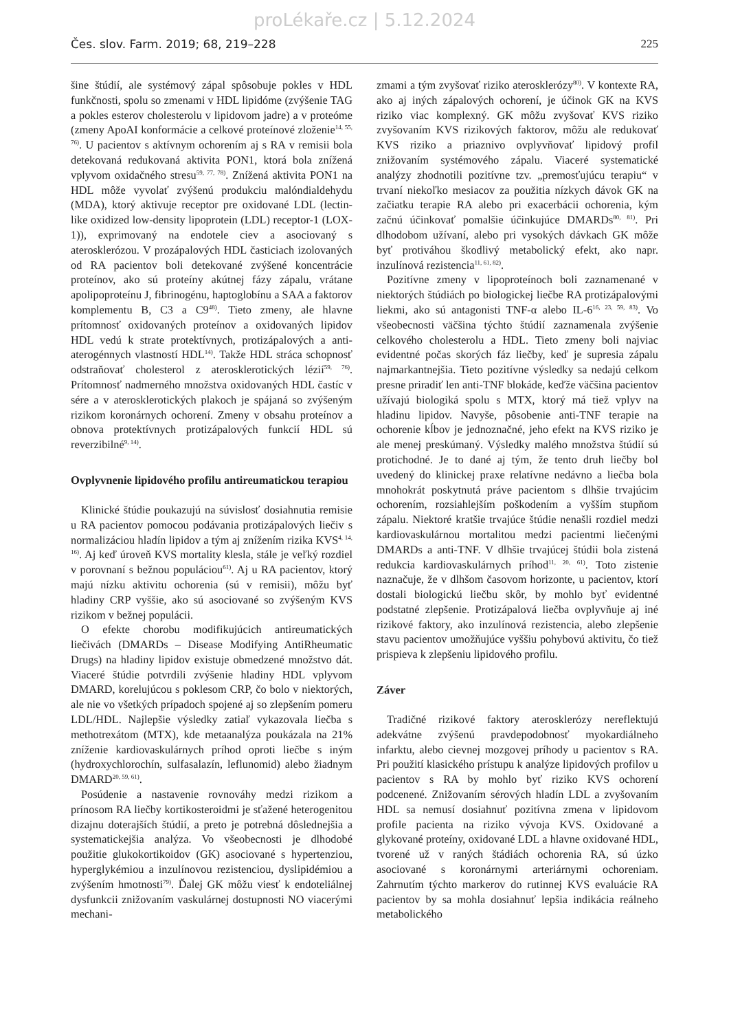proLékaře.cz | 5.12.2024
Čes. slov. Farm. 2019; 68, 219–228 225
šine štúdií, ale systémový zápal spôsobuje pokles v HDL funkčnosti, spolu so zmenami v HDL lipidóme (zvýšenie TAG a pokles esterov cholesterolu v lipidovom jadre) a v proteóme (zmeny ApoAI konformácie a celkové proteínové zloženie<sup>14, 55, 76)</sup>. U pacientov s aktívnym ochorením aj s RA v remisii bola detekovaná redukovaná aktivita PON1, ktorá bola znížená vplyvom oxidačného stresu<sup>59, 77, 78)</sup>. Znížená aktivita PON1 na HDL môže vyvolať zvýšenú produkciu malóndialdehydu (MDA), ktorý aktivuje receptor pre oxidované LDL (lectin-like oxidized low-density lipoprotein (LDL) receptor-1 (LOX-1)), exprimovaný na endotele ciev a asociovaný s aterosklerózou. V prozápalových HDL časticiach izolovaných od RA pacientov boli detekované zvýšené koncentrácie proteínov, ako sú proteíny akútnej fázy zápalu, vrátane apolipoproteínu J, fibrinogénu, haptoglobínu a SAA a faktorov komplementu B, C3 a C9<sup>48)</sup>. Tieto zmeny, ale hlavne prítomnosť oxidovaných proteínov a oxidovaných lipidov HDL vedú k strate protektívnych, protizápalových a anti-aterogénnych vlastností HDL<sup>14)</sup>. Takže HDL stráca schopnosť odstraňovať cholesterol z aterosklerotických lézií<sup>59, 76)</sup>. Prítomnosť nadmerného množstva oxidovaných HDL častíc v sére a v aterosklerotických plakoch je spájaná so zvýšeným rizikom koronárnych ochorení. Zmeny v obsahu proteínov a obnova protektívnych protizápalových funkcií HDL sú reverzibilné<sup>9, 14)</sup>.
Ovplyvnenie lipidového profilu antireumatickou terapiou
Klinické štúdie poukazujú na súvislosť dosiahnutia remisie u RA pacientov pomocou podávania protizápalových liečiv s normalizáciou hladín lipidov a tým aj znížením rizika KVS<sup>4, 14, 16)</sup>. Aj keď úroveň KVS mortality klesla, stále je veľký rozdiel v porovnaní s bežnou populáciou<sup>61)</sup>. Aj u RA pacientov, ktorý majú nízku aktivitu ochorenia (sú v remisii), môžu byť hladiny CRP vyššie, ako sú asociované so zvýšeným KVS rizikom v bežnej populácii.
O efekte chorobu modifikujúcich antireumatických liečivách (DMARDs – Disease Modifying AntiRheumatic Drugs) na hladiny lipidov existuje obmedzené množstvo dát. Viaceré štúdie potvrdili zvýšenie hladiny HDL vplyvom DMARD, korelujúcou s poklesom CRP, čo bolo v niektorých, ale nie vo všetkých prípadoch spojené aj so zlepšením pomeru LDL/HDL. Najlepšie výsledky zatiaľ vykazovala liečba s methotrexátom (MTX), kde metaanalýza poukázala na 21% zníženie kardiovaskulárnych príhod oproti liečbe s iným (hydroxychlorochín, sulfasalazín, leflunomid) alebo žiadnym DMARD<sup>20, 59, 61)</sup>.
Posúdenie a nastavenie rovnováhy medzi rizikom a prínosom RA liečby kortikosteroidmi je sťažené heterogenitou dizajnu doterajších štúdií, a preto je potrebná dôslednejšia a systematickejšia analýza. Vo všeobecnosti je dlhodobé použitie glukokortikoidov (GK) asociované s hypertenziou, hyperglykémiou a inzulínovou rezistenciou, dyslipidémiou a zvýšením hmotnosti<sup>79)</sup>. Ďalej GK môžu viesť k endoteliálnej dysfunkcii znižovaním vaskulárnej dostupnosti NO viacerými mechani-
zmami a tým zvyšovať riziko aterosklerózy<sup>80)</sup>. V kontexte RA, ako aj iných zápalových ochorení, je účinok GK na KVS riziko viac komplexný. GK môžu zvyšovať KVS riziko zvyšovaním KVS rizikových faktorov, môžu ale redukovať KVS riziko a priaznivo ovplyvňovať lipidový profil znižovaním systémového zápalu. Viaceré systematické analýzy zhodnotili pozitívne tzv. „premosťujúcu terapiu“ v trvaní niekoľko mesiacov za použitia nízkych dávok GK na začiatku terapie RA alebo pri exacerbácii ochorenia, kým začnú účinkovať pomalšie účinkujúce DMARDs<sup>80, 81)</sup>. Pri dlhodobom užívaní, alebo pri vysokých dávkach GK môže byť protiváhou škodlivý metabolický efekt, ako napr. inzulínová rezistencia<sup>11, 61, 82)</sup>.
Pozitívne zmeny v lipoproteínoch boli zaznamenané v niektorých štúdiách po biologickej liečbe RA protizápalovými liekmi, ako sú antagonisti TNF-α alebo IL-6<sup>16, 23, 59, 83)</sup>. Vo všeobecnosti väčšina týchto štúdií zaznamenala zvýšenie celkového cholesterolu a HDL. Tieto zmeny boli najviac evidentné počas skorých fáz liečby, keď je supresia zápalu najmarkantnejšia. Tieto pozitívne výsledky sa nedajú celkom presne priradiť len anti-TNF blokáde, keďže väčšina pacientov užívajú biologiká spolu s MTX, ktorý má tiež vplyv na hladinu lipidov. Navyše, pôsobenie anti-TNF terapie na ochorenie kĺbov je jednoznačné, jeho efekt na KVS riziko je ale menej preskúmaný. Výsledky malého množstva štúdií sú protichodné. Je to dané aj tým, že tento druh liečby bol uvedený do klinickej praxe relatívne nedávno a liečba bola mnohokrát poskytnutá práve pacientom s dlhšie trvajúcim ochorením, rozsiahlejším poškodením a vyšším stupňom zápalu. Niektoré kratšie trvajúce štúdie nenašli rozdiel medzi kardiovaskulárnou mortalitou medzi pacientmi liečenými DMARDs a anti-TNF. V dlhšie trvajúcej štúdii bola zistená redukcia kardiovaskulárnych príhod<sup>11, 20, 61)</sup>. Toto zistenie naznačuje, že v dlhšom časovom horizonte, u pacientov, ktorí dostali biologickú liečbu skôr, by mohlo byť evidentné podstatné zlepšenie. Protizápalová liečba ovplyvňuje aj iné rizikové faktory, ako inzulínová rezistencia, alebo zlepšenie stavu pacientov umožňujúce vyššiu pohybovú aktivitu, čo tiež prispieva k zlepšeniu lipidového profilu.
Záver
Tradičné rizikové faktory aterosklerózy nereflektujú adekvátne zvýšenú pravdepodobnosť myokardiálneho infarktu, alebo cievnej mozgovej príhody u pacientov s RA. Pri použití klasického prístupu k analýze lipidových profilov u pacientov s RA by mohlo byť riziko KVS ochorení podcenené. Znižovaním sérových hladín LDL a zvyšovaním HDL sa nemusí dosiahnuť pozitívna zmena v lipidovom profile pacienta na riziko vývoja KVS. Oxidované a glykované proteíny, oxidované LDL a hlavne oxidované HDL, tvorené už v raných štádiách ochorenia RA, sú úzko asociované s koronárnymi arteriárnymi ochoreniam. Zahrnutím týchto markerov do rutinnej KVS evaluácie RA pacientov by sa mohla dosiahnuť lepšia indikácia reálneho metabolického